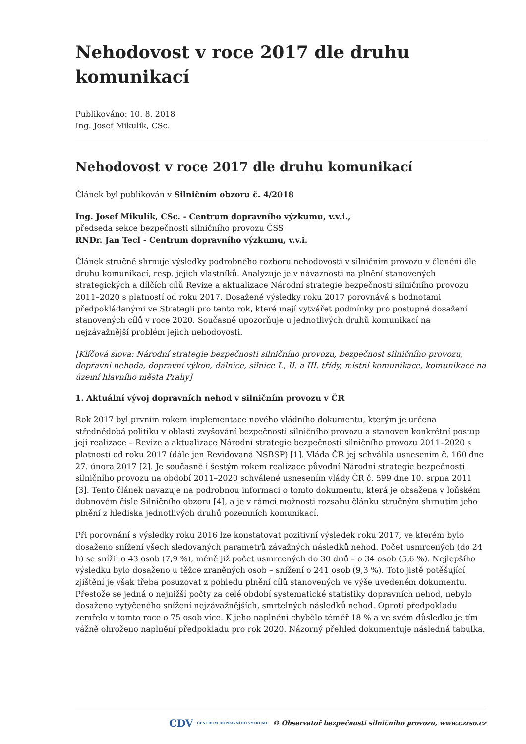Nehodovost v roce 2017 dle druhu komunikací
Publikováno: 10. 8. 2018
Ing. Josef Mikulík, CSc.
Nehodovost v roce 2017 dle druhu komunikací
Článek byl publikován v Silničním obzoru č. 4/2018
Ing. Josef Mikulík, CSc. - Centrum dopravního výzkumu, v.v.i.,
předseda sekce bezpečnosti silničního provozu ČSS
RNDr. Jan Tecl - Centrum dopravního výzkumu, v.v.i.
Článek stručně shrnuje výsledky podrobného rozboru nehodovosti v silničním provozu v členění dle druhu komunikací, resp. jejich vlastníků. Analyzuje je v návaznosti na plnění stanovených strategických a dílčích cílů Revize a aktualizace Národní strategie bezpečnosti silničního provozu 2011–2020 s platností od roku 2017. Dosažené výsledky roku 2017 porovnává s hodnotami předpokládanými ve Strategii pro tento rok, které mají vytvářet podmínky pro postupné dosažení stanovených cílů v roce 2020. Současně upozorňuje u jednotlivých druhů komunikací na nejzávažnější problém jejich nehodovosti.
[Klíčová slova: Národní strategie bezpečnosti silničního provozu, bezpečnost silničního provozu, dopravní nehoda, dopravní výkon, dálnice, silnice I., II. a III. třídy, místní komunikace, komunikace na území hlavního města Prahy]
1. Aktuální vývoj dopravních nehod v silničním provozu v ČR
Rok 2017 byl prvním rokem implementace nového vládního dokumentu, kterým je určena střednědobá politiku v oblasti zvyšování bezpečnosti silničního provozu a stanoven konkrétní postup její realizace – Revize a aktualizace Národní strategie bezpečnosti silničního provozu 2011–2020 s platností od roku 2017 (dále jen Revidovaná NSBSP) [1]. Vláda ČR jej schválila usnesením č. 160 dne 27. února 2017 [2]. Je současně i šestým rokem realizace původní Národní strategie bezpečnosti silničního provozu na období 2011–2020 schválené usnesením vlády ČR č. 599 dne 10. srpna 2011 [3]. Tento článek navazuje na podrobnou informaci o tomto dokumentu, která je obsažena v loňském dubnovém čísle Silničního obzoru [4], a je v rámci možnosti rozsahu článku stručným shrnutím jeho plnění z hlediska jednotlivých druhů pozemních komunikací.
Při porovnání s výsledky roku 2016 lze konstatovat pozitivní výsledek roku 2017, ve kterém bylo dosaženo snížení všech sledovaných parametrů závažných následků nehod. Počet usmrcených (do 24 h) se snížil o 43 osob (7,9 %), méně již počet usmrcených do 30 dnů – o 34 osob (5,6 %). Nejlepšího výsledku bylo dosaženo u těžce zraněných osob – snížení o 241 osob (9,3 %). Toto jistě potěšující zjištění je však třeba posuzovat z pohledu plnění cílů stanovených ve výše uvedeném dokumentu. Přestože se jedná o nejnižší počty za celé období systematické statistiky dopravních nehod, nebylo dosaženo vytýčeného snížení nejzávažnějších, smrtelných následků nehod. Oproti předpokladu zemřelo v tomto roce o 75 osob více. K jeho naplnění chybělo téměř 18 % a ve svém důsledku je tím vážně ohroženo naplnění předpokladu pro rok 2020. Názorný přehled dokumentuje následná tabulka.
CDV CENTRUM DOPRAVNÍHO VÝZKUMU © Observatoř bezpečnosti silničního provozu, www.czrso.cz